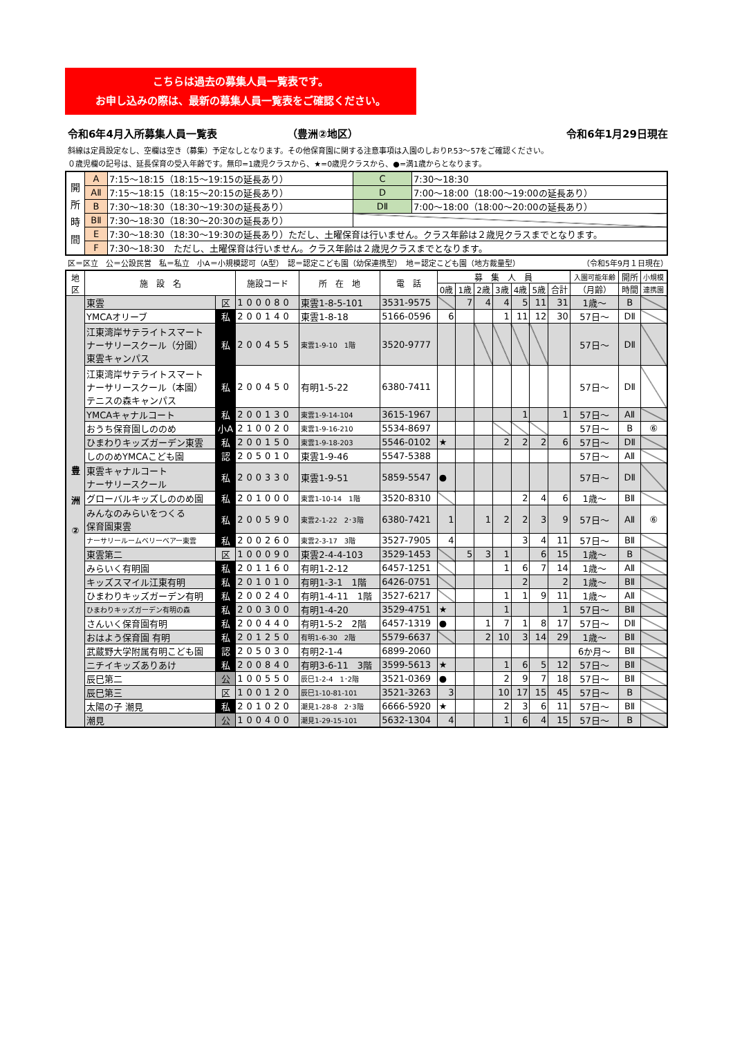こちらは過去の募集人員一覧表です。
お申し込みの際は、最新の募集人員一覧表をご確認ください。
令和6年4月入所募集人員一覧表 （豊洲②地区） 令和6年1月29日現在
斜線は定員設定なし、空欄は空き（募集）予定なしとなります。その他保育園に関する注意事項は入園のしおりP.53～57をご確認ください。
０歳児欄の記号は、延長保育の受入年齢です。無印=1歳児クラスから、★=0歳児クラスから、●=満1歳からとなります。
| 開 所 時 間 | A | 7:15～18:15（18:15～19:15の延長あり） | C | 7:30～18:30 |
| | AⅡ | 7:15～18:15（18:15～20:15の延長あり） | D | 7:00～18:00（18:00～19:00の延長あり） |
| | B | 7:30～18:30（18:30～19:30の延長あり） | DⅡ | 7:00～18:00（18:00～20:00の延長あり） |
| | BⅡ | 7:30～18:30（18:30～20:30の延長あり） | | |
| | E | 7:30～18:30（18:30～19:30の延長あり）ただし、土曜保育は行いません。クラス年齢は２歳児クラスまでとなります。 | | |
| | F | 7:30～18:30 ただし、土曜保育は行いません。クラス年齢は２歳児クラスまでとなります。 | | |
区＝区立　公＝公設民営　私＝私立　小A＝小規模認可（A型）　認＝認定こども園（幼保連携型）　地＝認定こども園（地方裁量型） （令和5年9月１日現在）
| 地 区 | 施 設 名 | | 施設コード | 所 在 地 | 電 話 | 募 集 人 員 | | | | | | | 入園可能年齢 | 開所 | 小規模 |
| --- | --- | --- | --- | --- | --- | --- | --- | --- | --- | --- | --- | --- | --- | --- | --- |
| | | | | | | 0歳 | 1歳 | 2歳 | 3歳 | 4歳 | 5歳 | 合計 | （月齢） | 時間 | 連携園 |
| 豊洲② | 東雲 | 区 | 100080 | 東雲1-8-5-101 | 3531-9575 | | 7 | 4 | 4 | 5 | 11 | 31 | 1歳～ | B | |
| | YMCAオリーブ | 私 | 200140 | 東雲1-8-18 | 5166-0596 | 6 | | | 1 | 11 | 12 | 30 | 57日～ | DⅡ | |
| | 江東湾岸サテライトスマート ナーサリースクール（分園） 東雲キャンパス | 私 | 200455 | 東雲1-9-10 1階 | 3520-9777 | | | | | | | | 57日～ | DⅡ | |
| | 江東湾岸サテライトスマート ナーサリースクール（本園） テニスの森キャンパス | 私 | 200450 | 有明1-5-22 | 6380-7411 | | | | | | | | 57日～ | DⅡ | |
| | YMCAキャナルコート | 私 | 200130 | 東雲1-9-14-104 | 3615-1967 | | | | | 1 | | 1 | 57日～ | AⅡ | |
| | おうち保育園しののめ | 小A | 210020 | 東雲1-9-16-210 | 5534-8697 | | | | | | | | 57日～ | B | ⑥ |
| | ひまわりキッズガーデン東雲 | 私 | 200150 | 東雲1-9-18-203 | 5546-0102 | ★ | | | 2 | 2 | 2 | 6 | 57日～ | DⅡ | |
| | しののめYMCAこども園 | 認 | 205010 | 東雲1-9-46 | 5547-5388 | | | | | | | | 57日～ | AⅡ | |
| | 東雲キャナルコート ナーサリースクール | 私 | 200330 | 東雲1-9-51 | 5859-5547 | ● | | | | | | | 57日～ | DⅡ | |
| | グローバルキッズしののめ園 | 私 | 201000 | 東雲1-10-14 1階 | 3520-8310 | | | | | 2 | 4 | 6 | 1歳～ | BⅡ | |
| | みんなのみらいをつくる 保育園東雲 | 私 | 200590 | 東雲2-1-22 2･3階 | 6380-7421 | 1 | | 1 | 2 | 2 | 3 | 9 | 57日～ | AⅡ | ⑥ |
| | ナーサリールームベリーベアー東雲 | 私 | 200260 | 東雲2-3-17 3階 | 3527-7905 | 4 | | | | 3 | 4 | 11 | 57日～ | BⅡ | |
| | 東雲第二 | 区 | 100090 | 東雲2-4-4-103 | 3529-1453 | | 5 | 3 | 1 | | 6 | 15 | 1歳～ | B | |
| | みらいく有明園 | 私 | 201160 | 有明1-2-12 | 6457-1251 | | | | 1 | 6 | 7 | 14 | 1歳～ | AⅡ | |
| | キッズスマイル江東有明 | 私 | 201010 | 有明1-3-1 1階 | 6426-0751 | | | | | 2 | | 2 | 1歳～ | BⅡ | |
| | ひまわりキッズガーデン有明 | 私 | 200240 | 有明1-4-11 1階 | 3527-6217 | | | | 1 | 1 | 9 | 11 | 1歳～ | AⅡ | |
| | ひまわりキッズガーデン有明の森 | 私 | 200300 | 有明1-4-20 | 3529-4751 | ★ | | | 1 | | | 1 | 57日～ | BⅡ | |
| | さんいく保育園有明 | 私 | 200440 | 有明1-5-2 2階 | 6457-1319 | ● | | 1 | 7 | 1 | 8 | 17 | 57日～ | DⅡ | |
| | おはよう保育園 有明 | 私 | 201250 | 有明1-6-30 2階 | 5579-6637 | | | 2 | 10 | 3 | 14 | 29 | 1歳～ | BⅡ | |
| | 武蔵野大学附属有明こども園 | 認 | 205030 | 有明2-1-4 | 6899-2060 | | | | | | | | 6か月～ | BⅡ | |
| | ニチイキッズありあけ | 私 | 200840 | 有明3-6-11 3階 | 3599-5613 | ★ | | | 1 | 6 | 5 | 12 | 57日～ | BⅡ | |
| | 辰巳第二 | 公 | 100550 | 辰巳1-2-4 1･2階 | 3521-0369 | ● | | | 2 | 9 | 7 | 18 | 57日～ | BⅡ | |
| | 辰巳第三 | 区 | 100120 | 辰巳1-10-81-101 | 3521-3263 | 3 | | | 10 | 17 | 15 | 45 | 57日～ | B | |
| | 太陽の子 潮見 | 私 | 201020 | 潮見1-28-8 2･3階 | 6666-5920 | ★ | | | 2 | 3 | 6 | 11 | 57日～ | BⅡ | |
| | 潮見 | 公 | 100400 | 潮見1-29-15-101 | 5632-1304 | 4 | | | 1 | 6 | 4 | 15 | 57日～ | B | |